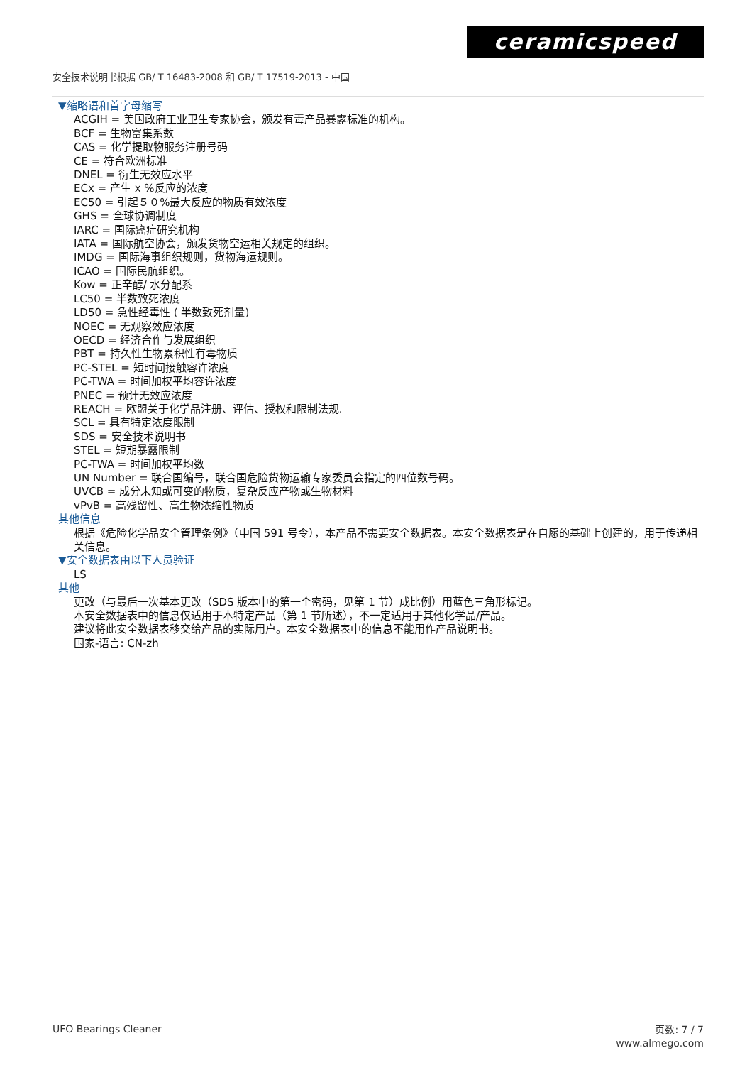ceramicspeed
安全技术说明书根据 GB/ T 16483-2008 和 GB/ T 17519-2013 - 中国
▼缩略语和首字母缩写
ACGIH = 美国政府工业卫生专家协会，颁发有毒产品暴露标准的机构。
BCF = 生物富集系数
CAS = 化学提取物服务注册号码
CE = 符合欧洲标准
DNEL = 衍生无效应水平
ECx = 产生 x %反应的浓度
EC50 = 引起５０%最大反应的物质有效浓度
GHS = 全球协调制度
IARC = 国际癌症研究机构
IATA = 国际航空协会，颁发货物空运相关规定的组织。
IMDG = 国际海事组织规则，货物海运规则。
ICAO = 国际民航组织。
Kow = 正辛醇/ 水分配系
LC50 = 半数致死浓度
LD50 = 急性经毒性 ( 半数致死剂量)
NOEC = 无观察效应浓度
OECD = 经济合作与发展组织
PBT = 持久性生物累积性有毒物质
PC-STEL = 短时间接触容许浓度
PC-TWA = 时间加权平均容许浓度
PNEC = 预计无效应浓度
REACH = 欧盟关于化学品注册、评估、授权和限制法规.
SCL = 具有特定浓度限制
SDS = 安全技术说明书
STEL = 短期暴露限制
PC-TWA = 时间加权平均数
UN Number = 联合国编号，联合国危险货物运输专家委员会指定的四位数号码。
UVCB = 成分未知或可变的物质，复杂反应产物或生物材料
vPvB = 高残留性、高生物浓缩性物质
其他信息
根据《危险化学品安全管理条例》（中国 591 号令），本产品不需要安全数据表。本安全数据表是在自愿的基础上创建的，用于传递相关信息。
▼安全数据表由以下人员验证
LS
其他
更改（与最后一次基本更改（SDS 版本中的第一个密码，见第 1 节）成比例）用蓝色三角形标记。
本安全数据表中的信息仅适用于本特定产品（第 1 节所述），不一定适用于其他化学品/产品。
建议将此安全数据表移交给产品的实际用户。本安全数据表中的信息不能用作产品说明书。
国家-语言: CN-zh
UFO Bearings Cleaner
页数: 7 / 7
www.almego.com